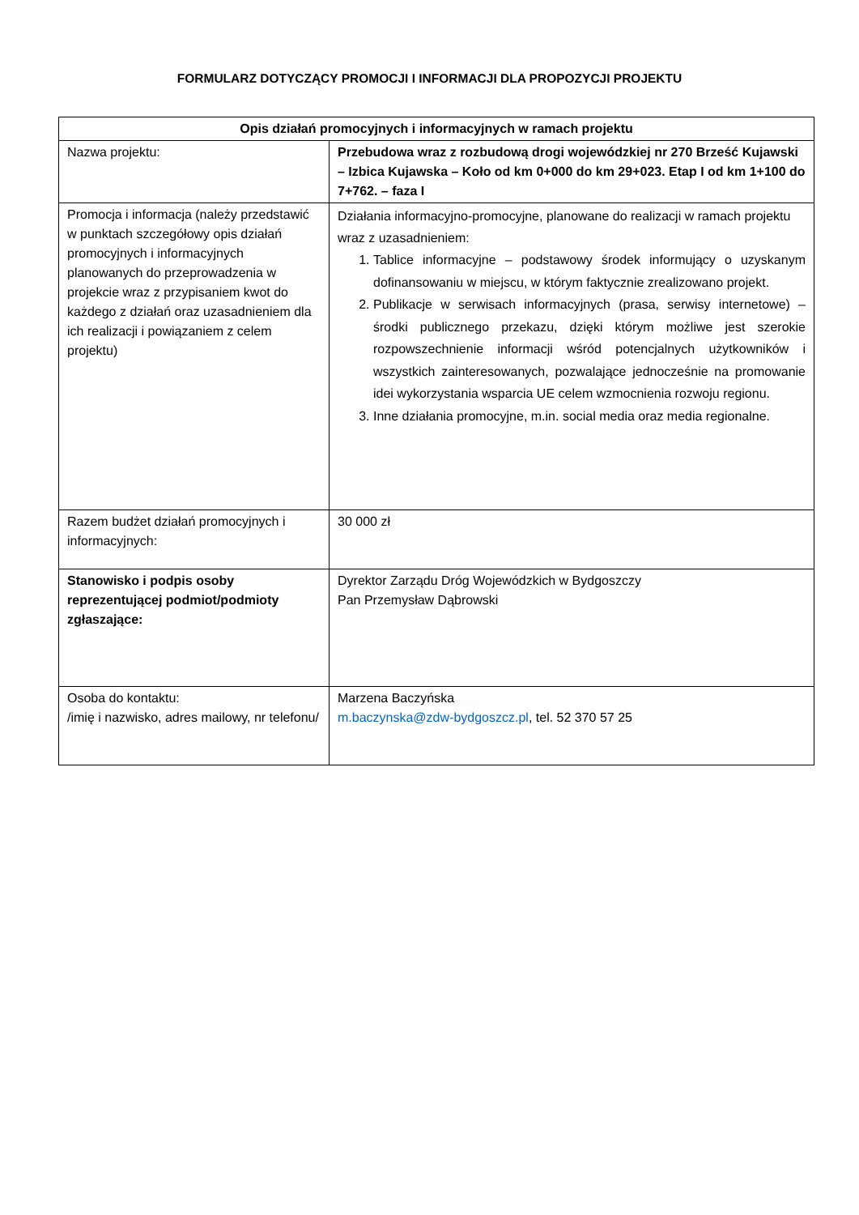FORMULARZ DOTYCZĄCY PROMOCJI I INFORMACJI DLA PROPOZYCJI PROJEKTU
| Opis działań promocyjnych i informacyjnych w ramach projektu | |
| --- | --- |
| Nazwa projektu: | Przebudowa wraz z rozbudową drogi wojewódzkiej nr 270 Brześć Kujawski – Izbica Kujawska – Koło od km 0+000 do km 29+023. Etap I od km 1+100 do 7+762. – faza I |
| Promocja i informacja (należy przedstawić w punktach szczegółowy opis działań promocyjnych i informacyjnych planowanych do przeprowadzenia w projekcie wraz z przypisaniem kwot do każdego z działań oraz uzasadnieniem dla ich realizacji i powiązaniem z celem projektu) | Działania informacyjno-promocyjne, planowane do realizacji w ramach projektu wraz z uzasadnieniem: 1. Tablice informacyjne – podstawowy środek informujący o uzyskanym dofinansowaniu w miejscu, w którym faktycznie zrealizowano projekt. 2. Publikacje w serwisach informacyjnych (prasa, serwisy internetowe) – środki publicznego przekazu, dzięki którym możliwe jest szerokie rozpowszechnienie informacji wśród potencjalnych użytkowników i wszystkich zainteresowanych, pozwalające jednocześnie na promowanie idei wykorzystania wsparcia UE celem wzmocnienia rozwoju regionu. 3. Inne działania promocyjne, m.in. social media oraz media regionalne. |
| Razem budżet działań promocyjnych i informacyjnych: | 30 000 zł |
| Stanowisko i podpis osoby reprezentującej podmiot/podmioty zgłaszające: | Dyrektor Zarządu Dróg Wojewódzkich w Bydgoszczy Pan Przemysław Dąbrowski |
| Osoba do kontaktu: /imię i nazwisko, adres mailowy, nr telefonu/ | Marzena Baczyńska m.baczynska@zdw-bydgoszcz.pl , tel. 52 370 57 25 |